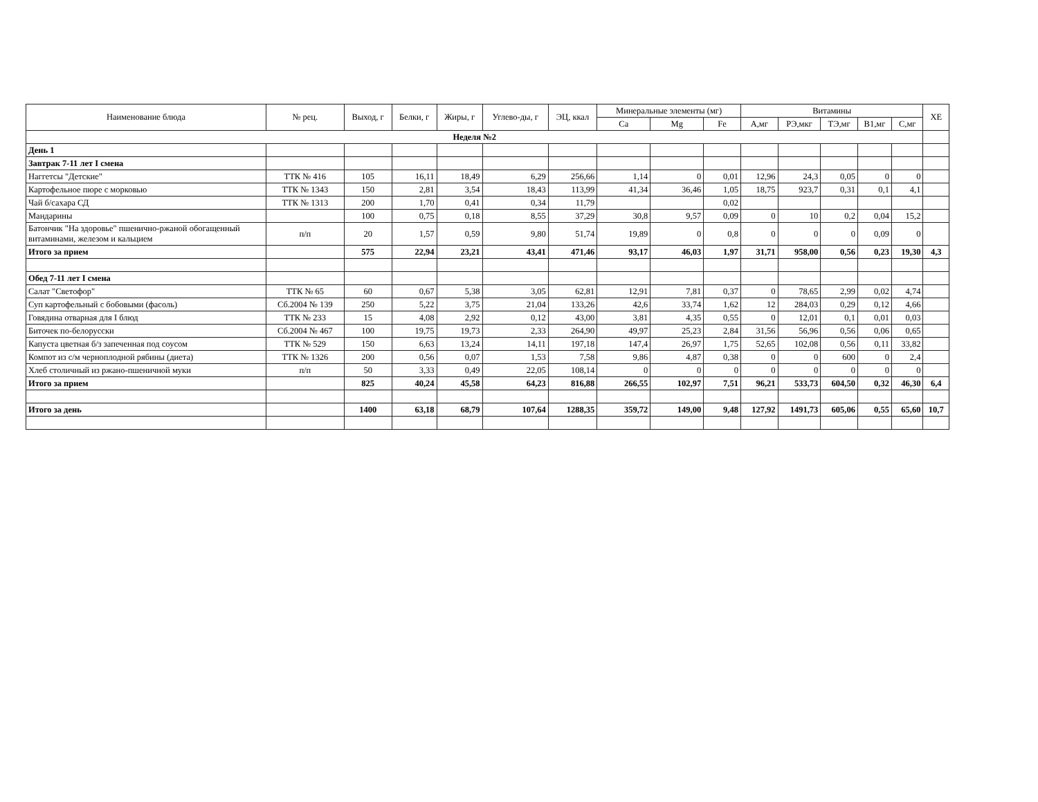| Наименование блюда | № рец. | Выход, г | Белки, г | Жиры, г | Углево-ды, г | ЭЦ, ккал | Минеральные элементы (мг) | | | Витамины | | | | | ХЕ |
| --- | --- | --- | --- | --- | --- | --- | --- | --- | --- | --- | --- | --- | --- | --- | --- |
| | | | | | | | Ca | Mg | Fe | А,мг | РЭ,мкг | ТЭ,мг | В1,мг | С,мг | |
| Неделя №2 | | | | | | | | | | | | | | | |
| День 1 | | | | | | | | | | | | | | | |
| Завтрак 7-11 лет I смена | | | | | | | | | | | | | | | |
| Наггетсы "Детские" | ТТК № 416 | 105 | 16,11 | 18,49 | 6,29 | 256,66 | 1,14 | 0 | 0,01 | 12,96 | 24,3 | 0,05 | 0 | 0 | |
| Картофельное пюре с морковью | ТТК № 1343 | 150 | 2,81 | 3,54 | 18,43 | 113,99 | 41,34 | 36,46 | 1,05 | 18,75 | 923,7 | 0,31 | 0,1 | 4,1 | |
| Чай б/сахара СД | ТТК № 1313 | 200 | 1,70 | 0,41 | 0,34 | 11,79 | | | 0,02 | | | | | | |
| Мандарины | | 100 | 0,75 | 0,18 | 8,55 | 37,29 | 30,8 | 9,57 | 0,09 | 0 | 10 | 0,2 | 0,04 | 15,2 | |
| Батончик "На здоровье" пшенично-ржаной обогащенный витаминами, железом и кальцием | п/п | 20 | 1,57 | 0,59 | 9,80 | 51,74 | 19,89 | 0 | 0,8 | 0 | 0 | 0 | 0,09 | 0 | |
| Итого за прием | | 575 | 22,94 | 23,21 | 43,41 | 471,46 | 93,17 | 46,03 | 1,97 | 31,71 | 958,00 | 0,56 | 0,23 | 19,30 | 4,3 |
| Обед 7-11 лет I смена | | | | | | | | | | | | | | | |
| Салат "Светофор" | ТТК № 65 | 60 | 0,67 | 5,38 | 3,05 | 62,81 | 12,91 | 7,81 | 0,37 | 0 | 78,65 | 2,99 | 0,02 | 4,74 | |
| Суп картофельный с бобовыми (фасоль) | Сб.2004 № 139 | 250 | 5,22 | 3,75 | 21,04 | 133,26 | 42,6 | 33,74 | 1,62 | 12 | 284,03 | 0,29 | 0,12 | 4,66 | |
| Говядина отварная для I блюд | ТТК № 233 | 15 | 4,08 | 2,92 | 0,12 | 43,00 | 3,81 | 4,35 | 0,55 | 0 | 12,01 | 0,1 | 0,01 | 0,03 | |
| Биточек по-белорусски | Сб.2004 № 467 | 100 | 19,75 | 19,73 | 2,33 | 264,90 | 49,97 | 25,23 | 2,84 | 31,56 | 56,96 | 0,56 | 0,06 | 0,65 | |
| Капуста цветная б/з запеченная под соусом | ТТК № 529 | 150 | 6,63 | 13,24 | 14,11 | 197,18 | 147,4 | 26,97 | 1,75 | 52,65 | 102,08 | 0,56 | 0,11 | 33,82 | |
| Компот из с/м черноплодной рябины (диета) | ТТК № 1326 | 200 | 0,56 | 0,07 | 1,53 | 7,58 | 9,86 | 4,87 | 0,38 | 0 | 0 | 600 | 0 | 2,4 | |
| Хлеб столичный из ржано-пшеничной муки | п/п | 50 | 3,33 | 0,49 | 22,05 | 108,14 | 0 | 0 | 0 | 0 | 0 | 0 | 0 | 0 | |
| Итого за прием | | 825 | 40,24 | 45,58 | 64,23 | 816,88 | 266,55 | 102,97 | 7,51 | 96,21 | 533,73 | 604,50 | 0,32 | 46,30 | 6,4 |
| Итого за день | | 1400 | 63,18 | 68,79 | 107,64 | 1288,35 | 359,72 | 149,00 | 9,48 | 127,92 | 1491,73 | 605,06 | 0,55 | 65,60 | 10,7 |